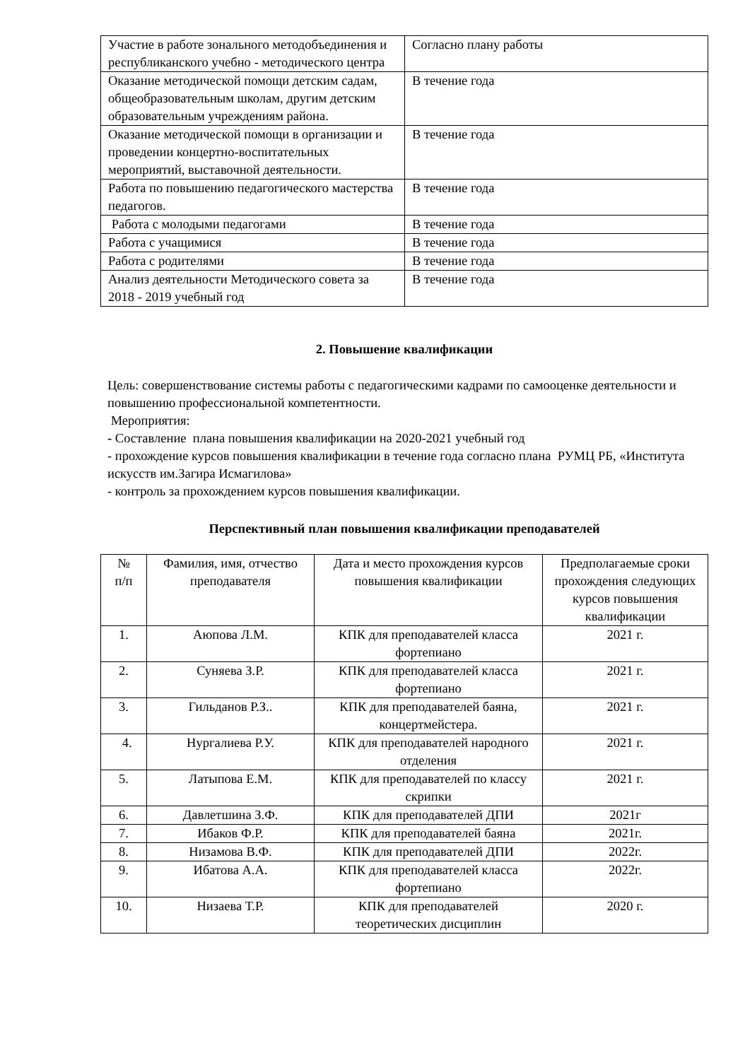| Участие в работе зонального методобъединения и республиканского учебно - методического центра | Согласно плану работы |
| Оказание методической помощи детским садам, общеобразовательным школам, другим детским образовательным учреждениям района. | В течение года |
| Оказание методической помощи в организации и проведении концертно-воспитательных мероприятий, выставочной деятельности. | В течение года |
| Работа по повышению педагогического мастерства педагогов. | В течение года |
| Работа с молодыми педагогами | В течение года |
| Работа с учащимися | В течение года |
| Работа с родителями | В течение года |
| Анализ деятельности Методического совета за 2018 - 2019 учебный год | В течение года |
2. Повышение квалификации
Цель: совершенствование системы работы с педагогическими кадрами по самооценке деятельности и повышению профессиональной компетентности.
Мероприятия:
- Составление плана повышения квалификации на 2020-2021 учебный год
- прохождение курсов повышения квалификации в течение года согласно плана РУМЦ РБ, «Института искусств им.Загира Исмагилова»
- контроль за прохождением курсов повышения квалификации.
Перспективный план повышения квалификации преподавателей
| № п/п | Фамилия, имя, отчество преподавателя | Дата и место прохождения курсов повышения квалификации | Предполагаемые сроки прохождения следующих курсов повышения квалификации |
| --- | --- | --- | --- |
| 1. | Аюпова Л.М. | КПК для преподавателей класса фортепиано | 2021 г. |
| 2. | Суняева З.Р. | КПК для преподавателей класса фортепиано | 2021 г. |
| 3. | Гильданов Р.З.. | КПК для преподавателей баяна, концертмейстера. | 2021 г. |
| 4. | Нургалиева Р.У. | КПК для преподавателей народного отделения | 2021 г. |
| 5. | Латыпова Е.М. | КПК для преподавателей по классу скрипки | 2021 г. |
| 6. | Давлетшина З.Ф. | КПК для преподавателей ДПИ | 2021г |
| 7. | Ибаков Ф.Р. | КПК для преподавателей баяна | 2021г. |
| 8. | Низамова В.Ф. | КПК для преподавателей ДПИ | 2022г. |
| 9. | Ибатова А.А. | КПК для преподавателей класса фортепиано | 2022г. |
| 10. | Низаева Т.Р. | КПК для преподавателей теоретических дисциплин | 2020 г. |